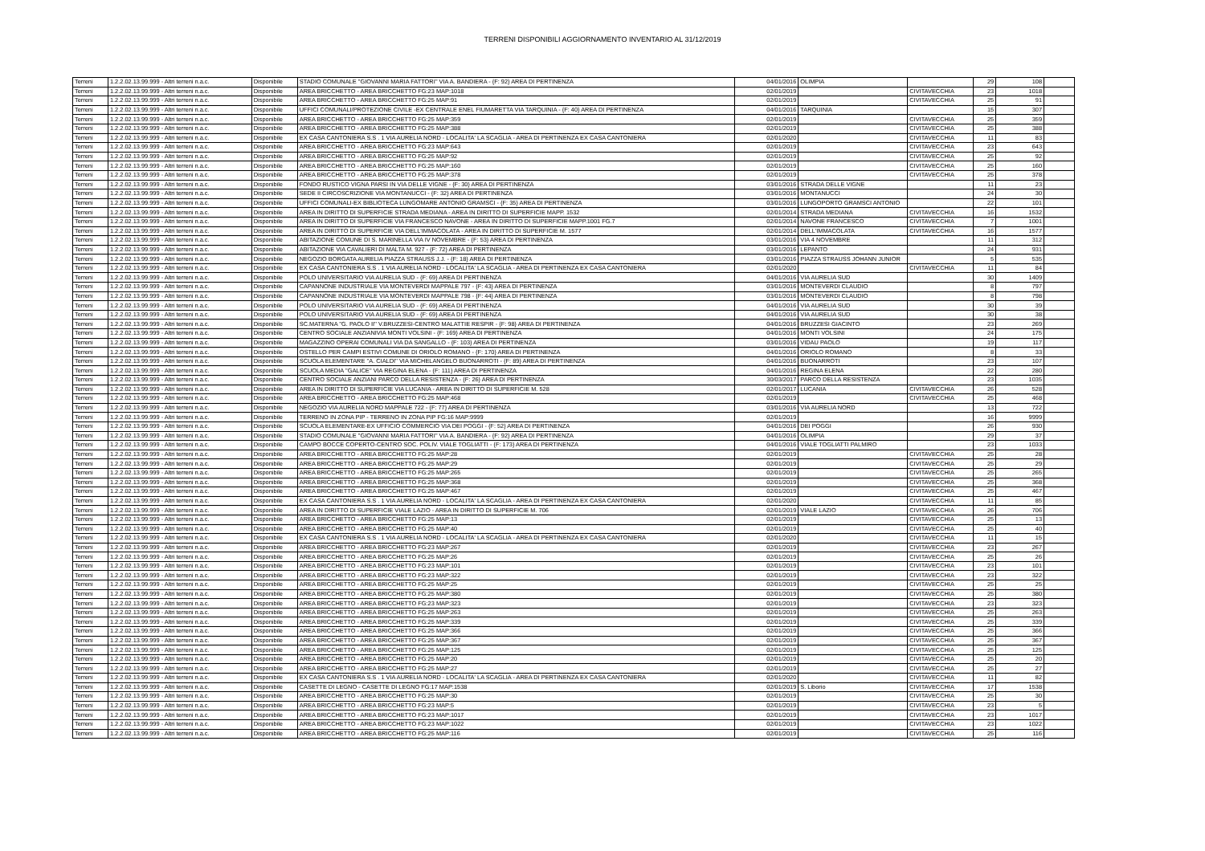TERRENI DISPONIBILI AGGIORNAMENTO INVENTARIO AL 31/12/2019
| Terreni | 1.2.2.02.13.99.999 - Altri terreni n.a.c. | Disponibile | STADIO COMUNALE ''GIOVANNI MARIA FATTORI'' VIA A. BANDIERA - {F: 92} AREA DI PERTINENZA | 04/01/2016 | OLIMPIA | | 29 | 108 | |
| Terreni | 1.2.2.02.13.99.999 - Altri terreni n.a.c. | Disponibile | AREA BRICCHETTO - AREA BRICCHETTO FG:23 MAP:1018 | 02/01/2019 | | CIVITAVECCHIA | 23 | 1018 | |
| Terreni | 1.2.2.02.13.99.999 - Altri terreni n.a.c. | Disponibile | AREA BRICCHETTO - AREA BRICCHETTO FG:25 MAP:91 | 02/01/2019 | | CIVITAVECCHIA | 25 | 91 | |
| Terreni | 1.2.2.02.13.99.999 - Altri terreni n.a.c. | Disponibile | UFFICI COMUNALI/PROTEZIONE CIVILE -EX CENTRALE ENEL FIUMARETTA VIA TARQUINIA - {F: 40} AREA DI PERTINENZA | 04/01/2016 | TARQUINIA | | 15 | 307 | |
| Terreni | 1.2.2.02.13.99.999 - Altri terreni n.a.c. | Disponibile | AREA BRICCHETTO - AREA BRICCHETTO FG:25 MAP:359 | 02/01/2019 | | CIVITAVECCHIA | 25 | 359 | |
| Terreni | 1.2.2.02.13.99.999 - Altri terreni n.a.c. | Disponibile | AREA BRICCHETTO - AREA BRICCHETTO FG:25 MAP:388 | 02/01/2019 | | CIVITAVECCHIA | 25 | 388 | |
| Terreni | 1.2.2.02.13.99.999 - Altri terreni n.a.c. | Disponibile | EX CASA CANTONIERA S.S . 1 VIA AURELIA NORD - LOCALITA' LA SCAGLIA - AREA DI PERTINENZA EX CASA CANTONIERA | 02/01/2020 | | CIVITAVECCHIA | 11 | 83 | |
| Terreni | 1.2.2.02.13.99.999 - Altri terreni n.a.c. | Disponibile | AREA BRICCHETTO - AREA BRICCHETTO FG:23 MAP:643 | 02/01/2019 | | CIVITAVECCHIA | 23 | 643 | |
| Terreni | 1.2.2.02.13.99.999 - Altri terreni n.a.c. | Disponibile | AREA BRICCHETTO - AREA BRICCHETTO FG:25 MAP:92 | 02/01/2019 | | CIVITAVECCHIA | 25 | 92 | |
| Terreni | 1.2.2.02.13.99.999 - Altri terreni n.a.c. | Disponibile | AREA BRICCHETTO - AREA BRICCHETTO FG:25 MAP:160 | 02/01/2019 | | CIVITAVECCHIA | 25 | 160 | |
| Terreni | 1.2.2.02.13.99.999 - Altri terreni n.a.c. | Disponibile | AREA BRICCHETTO - AREA BRICCHETTO FG:25 MAP:378 | 02/01/2019 | | CIVITAVECCHIA | 25 | 378 | |
| Terreni | 1.2.2.02.13.99.999 - Altri terreni n.a.c. | Disponibile | FONDO RUSTICO VIGNA PARSI IN VIA DELLE VIGNE - {F: 30} AREA DI PERTINENZA | 03/01/2016 | STRADA DELLE VIGNE | | 11 | 23 | |
| Terreni | 1.2.2.02.13.99.999 - Altri terreni n.a.c. | Disponibile | SEDE II CIRCOSCRIZIONE VIA MONTANUCCI - {F: 32} AREA DI PERTINENZA | 03/01/2016 | MONTANUCCI | | 24 | 30 | |
| Terreni | 1.2.2.02.13.99.999 - Altri terreni n.a.c. | Disponibile | UFFICI COMUNALI-EX BIBLIOTECA LUNGOMARE ANTONIO GRAMSCI - {F: 35} AREA DI PERTINENZA | 03/01/2016 | LUNGOPORTO GRAMSCI ANTONIO | | 22 | 101 | |
| Terreni | 1.2.2.02.13.99.999 - Altri terreni n.a.c. | Disponibile | AREA IN DIRITTO DI SUPERFICIE STRADA MEDIANA - AREA IN DIRITTO DI SUPERFICIE MAPP. 1532 | 02/01/2014 | STRADA MEDIANA | CIVITAVECCHIA | 16 | 1532 | |
| Terreni | 1.2.2.02.13.99.999 - Altri terreni n.a.c. | Disponibile | AREA IN DIRITTO DI SUPERFICIE VIA FRANCESCO NAVONE - AREA IN DIRITTO DI SUPERFICIE MAPP.1001 FG.7 | 02/01/2014 | NAVONE FRANCESCO | CIVITAVECCHIA | 7 | 1001 | |
| Terreni | 1.2.2.02.13.99.999 - Altri terreni n.a.c. | Disponibile | AREA IN DIRITTO DI SUPERFICIE VIA DELL'IMMACOLATA - AREA IN DIRITTO DI SUPERFICIE M. 1577 | 02/01/2014 | DELL'IMMACOLATA | CIVITAVECCHIA | 16 | 1577 | |
| Terreni | 1.2.2.02.13.99.999 - Altri terreni n.a.c. | Disponibile | ABITAZIONE COMUNE DI S. MARINELLA VIA IV NOVEMBRE - {F: 53} AREA DI PERTINENZA | 03/01/2016 | VIA 4 NOVEMBRE | | 11 | 312 | |
| Terreni | 1.2.2.02.13.99.999 - Altri terreni n.a.c. | Disponibile | ABITAZIONE VIA CAVALIERI DI MALTA M. 927 - {F: 72} AREA DI PERTINENZA | 03/01/2016 | LEPANTO | | 24 | 931 | |
| Terreni | 1.2.2.02.13.99.999 - Altri terreni n.a.c. | Disponibile | NEGOZIO BORGATA AURELIA PIAZZA STRAUSS J.J. - {F: 18} AREA DI PERTINENZA | 03/01/2016 | PIAZZA STRAUSS JOHANN JUNIOR | | 5 | 535 | |
| Terreni | 1.2.2.02.13.99.999 - Altri terreni n.a.c. | Disponibile | EX CASA CANTONIERA S.S . 1 VIA AURELIA NORD - LOCALITA' LA SCAGLIA - AREA DI PERTINENZA EX CASA CANTONIERA | 02/01/2020 | | CIVITAVECCHIA | 11 | 84 | |
| Terreni | 1.2.2.02.13.99.999 - Altri terreni n.a.c. | Disponibile | POLO UNIVERSITARIO VIA AURELIA SUD - {F: 69} AREA DI PERTINENZA | 04/01/2016 | VIA AURELIA SUD | | 30 | 1409 | |
| Terreni | 1.2.2.02.13.99.999 - Altri terreni n.a.c. | Disponibile | CAPANNONE INDUSTRIALE VIA MONTEVERDI MAPPALE 797 - {F: 43} AREA DI PERTINENZA | 03/01/2016 | MONTEVERDI CLAUDIO | | 8 | 797 | |
| Terreni | 1.2.2.02.13.99.999 - Altri terreni n.a.c. | Disponibile | CAPANNONE INDUSTRIALE VIA MONTEVERDI MAPPALE 798 - {F: 44} AREA DI PERTINENZA | 03/01/2016 | MONTEVERDI CLAUDIO | | 8 | 798 | |
| Terreni | 1.2.2.02.13.99.999 - Altri terreni n.a.c. | Disponibile | POLO UNIVERSITARIO VIA AURELIA SUD - {F: 69} AREA DI PERTINENZA | 04/01/2016 | VIA AURELIA SUD | | 30 | 39 | |
| Terreni | 1.2.2.02.13.99.999 - Altri terreni n.a.c. | Disponibile | POLO UNIVERSITARIO VIA AURELIA SUD - {F: 69} AREA DI PERTINENZA | 04/01/2016 | VIA AURELIA SUD | | 30 | 38 | |
| Terreni | 1.2.2.02.13.99.999 - Altri terreni n.a.c. | Disponibile | SC.MATERNA ''G. PAOLO II'' V.BRUZZESI-CENTRO MALATTIE RESPIR - {F: 98} AREA DI PERTINENZA | 04/01/2016 | BRUZZESI GIACINTO | | 23 | 269 | |
| Terreni | 1.2.2.02.13.99.999 - Altri terreni n.a.c. | Disponibile | CENTRO SOCIALE ANZIANIVIA MONTI VOLSINI - {F: 169} AREA DI PERTINENZA | 04/01/2016 | MONTI VOLSINI | | 24 | 175 | |
| Terreni | 1.2.2.02.13.99.999 - Altri terreni n.a.c. | Disponibile | MAGAZZINO OPERAI COMUNALI VIA DA SANGALLO - {F: 103} AREA DI PERTINENZA | 03/01/2016 | VIDAU PAOLO | | 19 | 117 | |
| Terreni | 1.2.2.02.13.99.999 - Altri terreni n.a.c. | Disponibile | OSTELLO PER CAMPI ESTIVI COMUNE DI ORIOLO ROMANO - {F: 170} AREA DI PERTINENZA | 04/01/2016 | ORIOLO ROMANO | | 8 | 33 | |
| Terreni | 1.2.2.02.13.99.999 - Altri terreni n.a.c. | Disponibile | SCUOLA ELEMENTARE ''A. CIALDI'' VIA MICHELANGELO BUONARROTI - {F: 89} AREA DI PERTINENZA | 04/01/2016 | BUONARROTI | | 23 | 107 | |
| Terreni | 1.2.2.02.13.99.999 - Altri terreni n.a.c. | Disponibile | SCUOLA MEDIA ''GALICE'' VIA REGINA ELENA - {F: 111} AREA DI PERTINENZA | 04/01/2016 | REGINA ELENA | | 22 | 280 | |
| Terreni | 1.2.2.02.13.99.999 - Altri terreni n.a.c. | Disponibile | CENTRO SOCIALE ANZIANI PARCO DELLA RESISTENZA - {F: 26} AREA DI PERTINENZA | 30/03/2017 | PARCO DELLA RESISTENZA | | 23 | 1035 | |
| Terreni | 1.2.2.02.13.99.999 - Altri terreni n.a.c. | Disponibile | AREA IN DIRITTO DI SUPERFICIE VIA LUCANIA - AREA IN DIRITTO DI SUPERFICIE M. 528 | 02/01/2017 | LUCANIA | CIVITAVECCHIA | 26 | 528 | |
| Terreni | 1.2.2.02.13.99.999 - Altri terreni n.a.c. | Disponibile | AREA BRICCHETTO - AREA BRICCHETTO FG:25 MAP:468 | 02/01/2019 | | CIVITAVECCHIA | 25 | 468 | |
| Terreni | 1.2.2.02.13.99.999 - Altri terreni n.a.c. | Disponibile | NEGOZIO VIA AURELIA NORD MAPPALE 722 - {F: 77} AREA DI PERTINENZA | 03/01/2016 | VIA AURELIA NORD | | 13 | 722 | |
| Terreni | 1.2.2.02.13.99.999 - Altri terreni n.a.c. | Disponibile | TERRENO IN ZONA PIP - TERRENO IN ZONA PIP FG:16 MAP:9999 | 02/01/2019 | | | 16 | 9999 | |
| Terreni | 1.2.2.02.13.99.999 - Altri terreni n.a.c. | Disponibile | SCUOLA ELEMENTARE-EX UFFICIO COMMERCIO VIA DEI POGGI - {F: 52} AREA DI PERTINENZA | 04/01/2016 | DEI POGGI | | 26 | 930 | |
| Terreni | 1.2.2.02.13.99.999 - Altri terreni n.a.c. | Disponibile | STADIO COMUNALE ''GIOVANNI MARIA FATTORI'' VIA A. BANDIERA - {F: 92} AREA DI PERTINENZA | 04/01/2016 | OLIMPIA | | 29 | 37 | |
| Terreni | 1.2.2.02.13.99.999 - Altri terreni n.a.c. | Disponibile | CAMPO BOCCE COPERTO-CENTRO SOC. POLIV. VIALE TOGLIATTI - {F: 173} AREA DI PERTINENZA | 04/01/2016 | VIALE TOGLIATTI PALMIRO | | 23 | 1033 | |
| Terreni | 1.2.2.02.13.99.999 - Altri terreni n.a.c. | Disponibile | AREA BRICCHETTO - AREA BRICCHETTO FG:25 MAP:28 | 02/01/2019 | | CIVITAVECCHIA | 25 | 28 | |
| Terreni | 1.2.2.02.13.99.999 - Altri terreni n.a.c. | Disponibile | AREA BRICCHETTO - AREA BRICCHETTO FG:25 MAP:29 | 02/01/2019 | | CIVITAVECCHIA | 25 | 29 | |
| Terreni | 1.2.2.02.13.99.999 - Altri terreni n.a.c. | Disponibile | AREA BRICCHETTO - AREA BRICCHETTO FG:25 MAP:265 | 02/01/2019 | | CIVITAVECCHIA | 25 | 265 | |
| Terreni | 1.2.2.02.13.99.999 - Altri terreni n.a.c. | Disponibile | AREA BRICCHETTO - AREA BRICCHETTO FG:25 MAP:368 | 02/01/2019 | | CIVITAVECCHIA | 25 | 368 | |
| Terreni | 1.2.2.02.13.99.999 - Altri terreni n.a.c. | Disponibile | AREA BRICCHETTO - AREA BRICCHETTO FG:25 MAP:467 | 02/01/2019 | | CIVITAVECCHIA | 25 | 467 | |
| Terreni | 1.2.2.02.13.99.999 - Altri terreni n.a.c. | Disponibile | EX CASA CANTONIERA S.S . 1 VIA AURELIA NORD - LOCALITA' LA SCAGLIA - AREA DI PERTINENZA EX CASA CANTONIERA | 02/01/2020 | | CIVITAVECCHIA | 11 | 85 | |
| Terreni | 1.2.2.02.13.99.999 - Altri terreni n.a.c. | Disponibile | AREA IN DIRITTO DI SUPERFICIE VIALE LAZIO - AREA IN DIRITTO DI SUPERFICIE M. 706 | 02/01/2019 | VIALE LAZIO | CIVITAVECCHIA | 26 | 706 | |
| Terreni | 1.2.2.02.13.99.999 - Altri terreni n.a.c. | Disponibile | AREA BRICCHETTO - AREA BRICCHETTO FG:25 MAP:13 | 02/01/2019 | | CIVITAVECCHIA | 25 | 13 | |
| Terreni | 1.2.2.02.13.99.999 - Altri terreni n.a.c. | Disponibile | AREA BRICCHETTO - AREA BRICCHETTO FG:25 MAP:40 | 02/01/2019 | | CIVITAVECCHIA | 25 | 40 | |
| Terreni | 1.2.2.02.13.99.999 - Altri terreni n.a.c. | Disponibile | EX CASA CANTONIERA S.S . 1 VIA AURELIA NORD - LOCALITA' LA SCAGLIA - AREA DI PERTINENZA EX CASA CANTONIERA | 02/01/2020 | | CIVITAVECCHIA | 11 | 15 | |
| Terreni | 1.2.2.02.13.99.999 - Altri terreni n.a.c. | Disponibile | AREA BRICCHETTO - AREA BRICCHETTO FG:23 MAP:267 | 02/01/2019 | | CIVITAVECCHIA | 23 | 267 | |
| Terreni | 1.2.2.02.13.99.999 - Altri terreni n.a.c. | Disponibile | AREA BRICCHETTO - AREA BRICCHETTO FG:25 MAP:26 | 02/01/2019 | | CIVITAVECCHIA | 25 | 26 | |
| Terreni | 1.2.2.02.13.99.999 - Altri terreni n.a.c. | Disponibile | AREA BRICCHETTO - AREA BRICCHETTO FG:23 MAP:101 | 02/01/2019 | | CIVITAVECCHIA | 23 | 101 | |
| Terreni | 1.2.2.02.13.99.999 - Altri terreni n.a.c. | Disponibile | AREA BRICCHETTO - AREA BRICCHETTO FG:23 MAP:322 | 02/01/2019 | | CIVITAVECCHIA | 23 | 322 | |
| Terreni | 1.2.2.02.13.99.999 - Altri terreni n.a.c. | Disponibile | AREA BRICCHETTO - AREA BRICCHETTO FG:25 MAP:25 | 02/01/2019 | | CIVITAVECCHIA | 25 | 25 | |
| Terreni | 1.2.2.02.13.99.999 - Altri terreni n.a.c. | Disponibile | AREA BRICCHETTO - AREA BRICCHETTO FG:25 MAP:380 | 02/01/2019 | | CIVITAVECCHIA | 25 | 380 | |
| Terreni | 1.2.2.02.13.99.999 - Altri terreni n.a.c. | Disponibile | AREA BRICCHETTO - AREA BRICCHETTO FG:23 MAP:323 | 02/01/2019 | | CIVITAVECCHIA | 23 | 323 | |
| Terreni | 1.2.2.02.13.99.999 - Altri terreni n.a.c. | Disponibile | AREA BRICCHETTO - AREA BRICCHETTO FG:25 MAP:263 | 02/01/2019 | | CIVITAVECCHIA | 25 | 263 | |
| Terreni | 1.2.2.02.13.99.999 - Altri terreni n.a.c. | Disponibile | AREA BRICCHETTO - AREA BRICCHETTO FG:25 MAP:339 | 02/01/2019 | | CIVITAVECCHIA | 25 | 339 | |
| Terreni | 1.2.2.02.13.99.999 - Altri terreni n.a.c. | Disponibile | AREA BRICCHETTO - AREA BRICCHETTO FG:25 MAP:366 | 02/01/2019 | | CIVITAVECCHIA | 25 | 366 | |
| Terreni | 1.2.2.02.13.99.999 - Altri terreni n.a.c. | Disponibile | AREA BRICCHETTO - AREA BRICCHETTO FG:25 MAP:367 | 02/01/2019 | | CIVITAVECCHIA | 25 | 367 | |
| Terreni | 1.2.2.02.13.99.999 - Altri terreni n.a.c. | Disponibile | AREA BRICCHETTO - AREA BRICCHETTO FG:25 MAP:125 | 02/01/2019 | | CIVITAVECCHIA | 25 | 125 | |
| Terreni | 1.2.2.02.13.99.999 - Altri terreni n.a.c. | Disponibile | AREA BRICCHETTO - AREA BRICCHETTO FG:25 MAP:20 | 02/01/2019 | | CIVITAVECCHIA | 25 | 20 | |
| Terreni | 1.2.2.02.13.99.999 - Altri terreni n.a.c. | Disponibile | AREA BRICCHETTO - AREA BRICCHETTO FG:25 MAP:27 | 02/01/2019 | | CIVITAVECCHIA | 25 | 27 | |
| Terreni | 1.2.2.02.13.99.999 - Altri terreni n.a.c. | Disponibile | EX CASA CANTONIERA S.S . 1 VIA AURELIA NORD - LOCALITA' LA SCAGLIA - AREA DI PERTINENZA EX CASA CANTONIERA | 02/01/2020 | | CIVITAVECCHIA | 11 | 82 | |
| Terreni | 1.2.2.02.13.99.999 - Altri terreni n.a.c. | Disponibile | CASETTE DI LEGNO - CASETTE DI LEGNO FG:17 MAP:1538 | 02/01/2019 | S. Liborio | CIVITAVECCHIA | 17 | 1538 | |
| Terreni | 1.2.2.02.13.99.999 - Altri terreni n.a.c. | Disponibile | AREA BRICCHETTO - AREA BRICCHETTO FG:25 MAP:30 | 02/01/2019 | | CIVITAVECCHIA | 25 | 30 | |
| Terreni | 1.2.2.02.13.99.999 - Altri terreni n.a.c. | Disponibile | AREA BRICCHETTO - AREA BRICCHETTO FG:23 MAP:5 | 02/01/2019 | | CIVITAVECCHIA | 23 | 5 | |
| Terreni | 1.2.2.02.13.99.999 - Altri terreni n.a.c. | Disponibile | AREA BRICCHETTO - AREA BRICCHETTO FG:23 MAP:1017 | 02/01/2019 | | CIVITAVECCHIA | 23 | 1017 | |
| Terreni | 1.2.2.02.13.99.999 - Altri terreni n.a.c. | Disponibile | AREA BRICCHETTO - AREA BRICCHETTO FG:23 MAP:1022 | 02/01/2019 | | CIVITAVECCHIA | 23 | 1022 | |
| Terreni | 1.2.2.02.13.99.999 - Altri terreni n.a.c. | Disponibile | AREA BRICCHETTO - AREA BRICCHETTO FG:25 MAP:116 | 02/01/2019 | | CIVITAVECCHIA | 25 | 116 | |